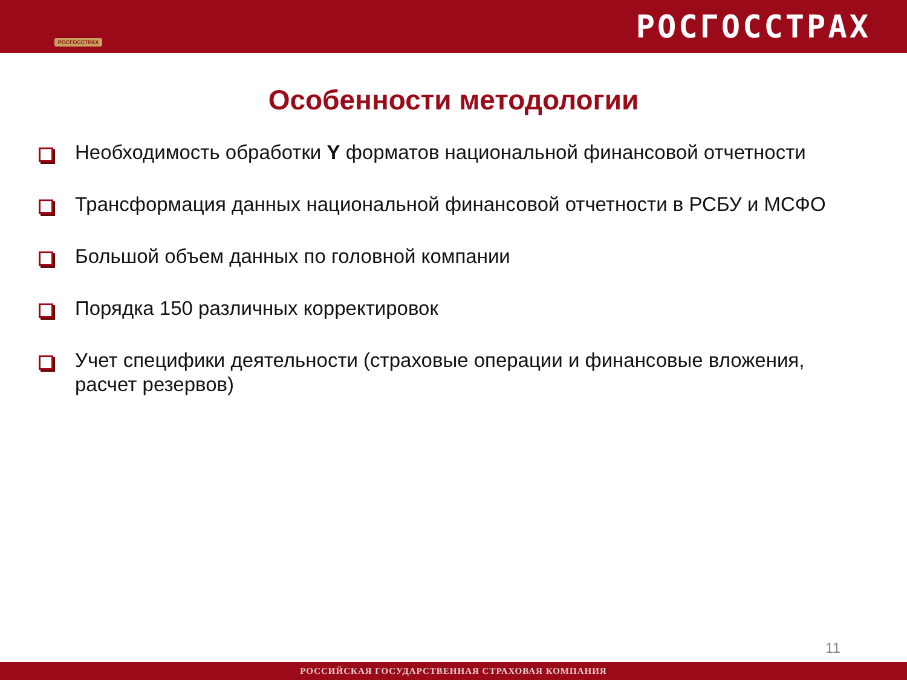РОСГОССТРАХ
РОСГОССТРАХ
Особенности методологии
Необходимость обработки Y форматов национальной финансовой отчетности
Трансформация данных национальной финансовой отчетности в РСБУ и МСФО
Большой объем данных по головной компании
Порядка 150 различных корректировок
Учет специфики деятельности (страховые операции и финансовые вложения, расчет резервов)
11
РОССИЙСКАЯ ГОСУДАРСТВЕННАЯ СТРАХОВАЯ КОМПАНИЯ